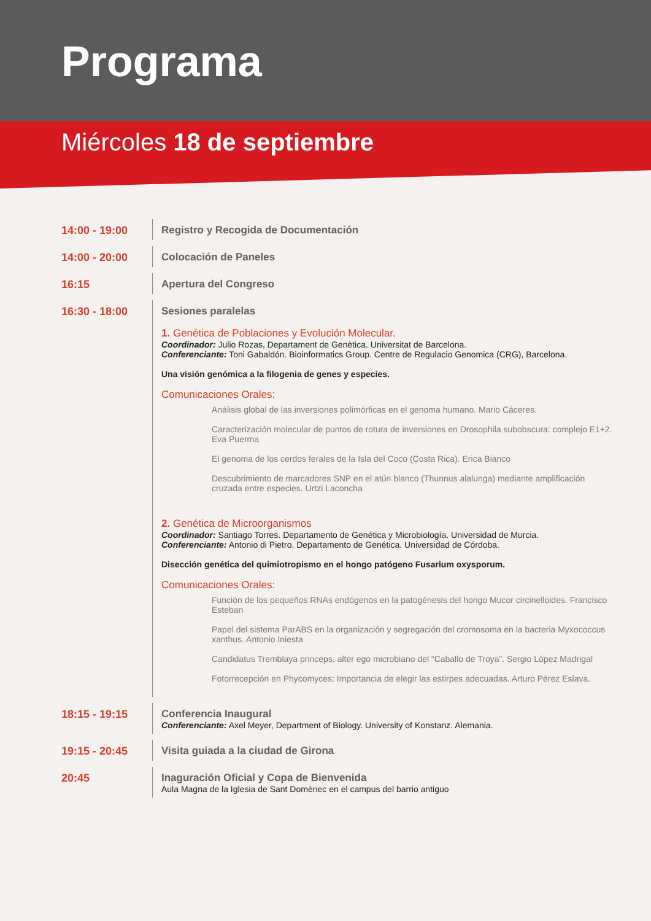Programa
Miércoles 18 de septiembre
14:00 - 19:00 Registro y Recogida de Documentación
14:00 - 20:00 Colocación de Paneles
16:15 Apertura del Congreso
16:30 - 18:00 Sesiones paralelas
1. Genética de Poblaciones y Evolución Molecular.
Coordinador: Julio Rozas, Departament de Genètica. Universitat de Barcelona.
Conferenciante: Toni Gabaldón. Bioinformatics Group. Centre de Regulacio Genomica (CRG), Barcelona.
Una visión genómica a la filogenia de genes y especies.
Comunicaciones Orales:
Análisis global de las inversiones polimórficas en el genoma humano. Mario Cáceres.
Caracterización molecular de puntos de rotura de inversiones en Drosophila subobscura: complejo E1+2. Eva Puerma
El genoma de los cerdos ferales de la Isla del Coco (Costa Rica). Erica Bianco
Descubrimiento de marcadores SNP en el atún blanco (Thunnus alalunga) mediante amplificación cruzada entre especies. Urtzi Laconcha
2. Genética de Microorganismos
Coordinador: Santiago Torres. Departamento de Genética y Microbiología. Universidad de Murcia.
Conferenciante: Antonio di Pietro. Departamento de Genética. Universidad de Córdoba.
Disección genética del quimiotropismo en el hongo patógeno Fusarium oxysporum.
Comunicaciones Orales:
Función de los pequeños RNAs endógenos en la patogénesis del hongo Mucor circinelloides. Francisco Esteban
Papel del sistema ParABS en la organización y segregación del cromosoma en la bacteria Myxococcus xanthus. Antonio Iniesta
Candidatus Tremblaya princeps, alter ego microbiano del “Caballo de Troya”. Sergio López Madrigal
Fotorrecepción en Phycomyces: Importancia de elegir las estirpes adecuadas. Arturo Pérez Eslava.
18:15 - 19:15 Conferencia Inaugural
Conferenciante: Axel Meyer, Department of Biology. University of Konstanz. Alemania.
19:15 - 20:45 Visita guiada a la ciudad de Girona
20:45 Inaguración Oficial y Copa de Bienvenida
Aula Magna de la Iglesia de Sant Domènec en el campus del barrio antiguo